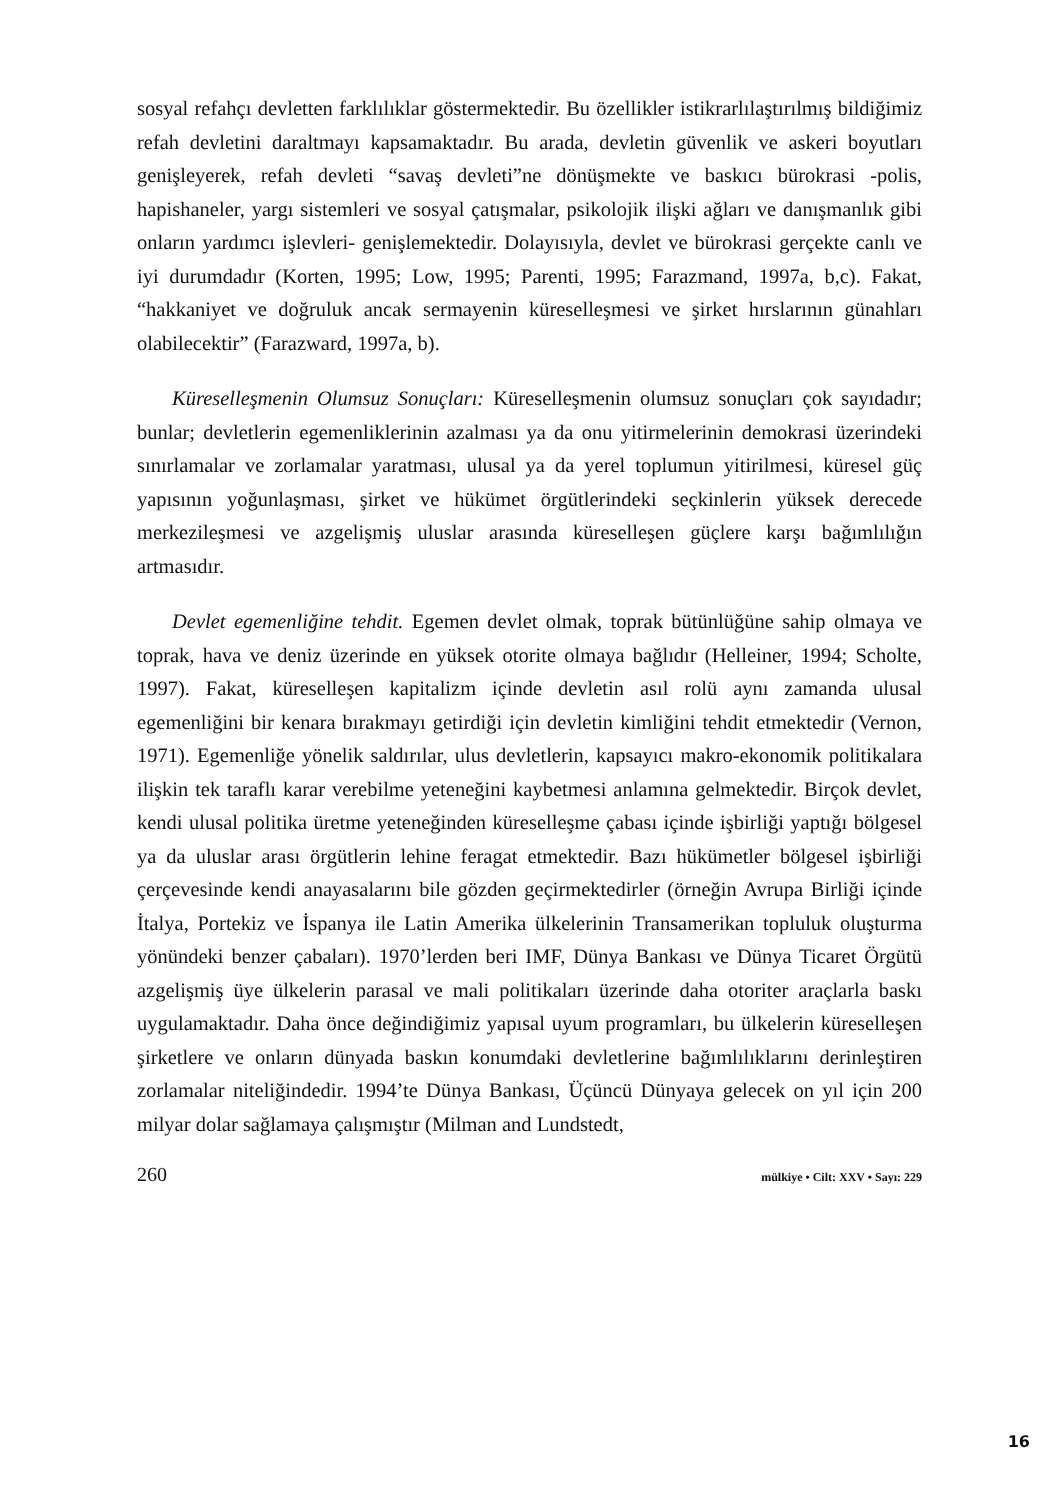sosyal refahçı devletten farklılıklar göstermektedir. Bu özellikler istikrarlılaştırılmış bildiğimiz refah devletini daraltmayı kapsamaktadır. Bu arada, devletin güvenlik ve askeri boyutları genişleyerek, refah devleti “savaş devleti”ne dönüşmekte ve baskıcı bürokrasi -polis, hapishaneler, yargı sistemleri ve sosyal çatışmalar, psikolojik ilişki ağları ve danışmanlık gibi onların yardımcı işlevleri- genişlemektedir. Dolayısıyla, devlet ve bürokrasi gerçekte canlı ve iyi durumdadır (Korten, 1995; Low, 1995; Parenti, 1995; Farazmand, 1997a, b,c). Fakat, “hakkaniyet ve doğruluk ancak sermayenin küreselleşmesi ve şirket hırslarının günahları olabilecektir” (Farazward, 1997a, b).
Küreselleşmenin Olumsuz Sonuçları: Küreselleşmenin olumsuz sonuçları çok sayıdadır; bunlar; devletlerin egemenliklerinin azalması ya da onu yitirmelerinin demokrasi üzerindeki sınırlamalar ve zorlamalar yaratması, ulusal ya da yerel toplumun yitirilmesi, küresel güç yapısının yoğunlaşması, şirket ve hükümet örgütlerindeki seçkinlerin yüksek derecede merkezileşmesi ve azgelişmiş uluslar arasında küreselleşen güçlere karşı bağımlılığın artmasıdır.
Devlet egemenliğine tehdit. Egemen devlet olmak, toprak bütünlüğüne sahip olmaya ve toprak, hava ve deniz üzerinde en yüksek otorite olmaya bağlıdır (Helleiner, 1994; Scholte, 1997). Fakat, küreselleşen kapitalizm içinde devletin asıl rolü aynı zamanda ulusal egemenliğini bir kenara bırakmayı getirdiği için devletin kimliğini tehdit etmektedir (Vernon, 1971). Egemenliğe yönelik saldırılar, ulus devletlerin, kapsayıcı makro-ekonomik politikalara ilişkin tek taraflı karar verebilme yeteneğini kaybetmesi anlamına gelmektedir. Birçok devlet, kendi ulusal politika üretme yeteneğinden küreselleşme çabası içinde işbirliği yaptığı bölgesel ya da uluslar arası örgütlerin lehine feragat etmektedir. Bazı hükümetler bölgesel işbirliği çerçevesinde kendi anayasalarını bile gözden geçirmektedirler (örneğin Avrupa Birliği içinde İtalya, Portekiz ve İspanya ile Latin Amerika ülkelerinin Transamerikan topluluk oluşturma yönündeki benzer çabaları). 1970’lerden beri IMF, Dünya Bankası ve Dünya Ticaret Örgütü azgelişmiş üye ülkelerin parasal ve mali politikaları üzerinde daha otoriter araçlarla baskı uygulamaktadır. Daha önce değindiğimiz yapısal uyum programları, bu ülkelerin küreselleşen şirketlere ve onların dünyada baskın konumdaki devletlerine bağımlılıklarını derinleştiren zorlamalar niteliğindedir. 1994’te Dünya Bankası, Üçüncü Dünyaya gelecek on yıl için 200 milyar dolar sağlamaya çalışmıştır (Milman and Lundstedt,
260 mülkiye • Cilt: XXV • Sayı: 229
16